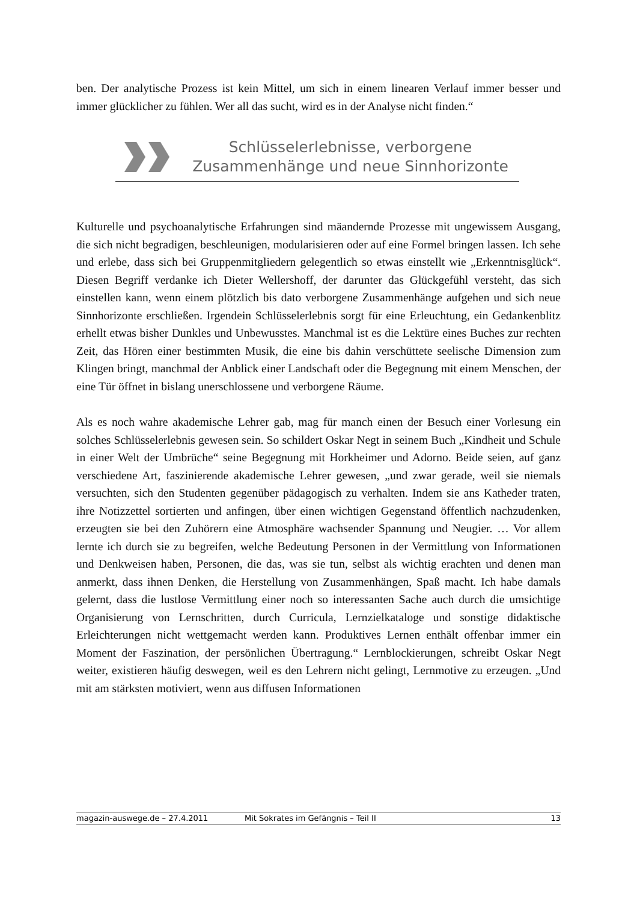ben. Der analytische Prozess ist kein Mittel, um sich in einem linearen Verlauf immer besser und immer glücklicher zu fühlen. Wer all das sucht, wird es in der Analyse nicht finden.“
Schlüsselerlebnisse, verborgene
Zusammenhänge und neue Sinnhorizonte
Kulturelle und psychoanalytische Erfahrungen sind mäandernde Prozesse mit ungewissem Ausgang, die sich nicht begradigen, beschleunigen, modularisieren oder auf eine Formel bringen lassen. Ich sehe und erlebe, dass sich bei Gruppenmitgliedern gelegentlich so etwas einstellt wie „Erkenntnisglück“. Diesen Begriff verdanke ich Dieter Wellershoff, der darunter das Glückgefühl versteht, das sich einstellen kann, wenn einem plötzlich bis dato verborgene Zusammenhänge aufgehen und sich neue Sinnhorizonte erschließen. Irgendein Schlüsselerlebnis sorgt für eine Erleuchtung, ein Gedankenblitz erhellt etwas bisher Dunkles und Unbewusstes. Manchmal ist es die Lektüre eines Buches zur rechten Zeit, das Hören einer bestimmten Musik, die eine bis dahin verschüttete seelische Dimension zum Klingen bringt, manchmal der Anblick einer Landschaft oder die Begegnung mit einem Menschen, der eine Tür öffnet in bislang unerschlossene und verborgene Räume.
Als es noch wahre akademische Lehrer gab, mag für manch einen der Besuch einer Vorlesung ein solches Schlüsselerlebnis gewesen sein. So schildert Oskar Negt in seinem Buch „Kindheit und Schule in einer Welt der Umbrüche“ seine Begegnung mit Horkheimer und Adorno. Beide seien, auf ganz verschiedene Art, faszinierende akademische Lehrer gewesen, „und zwar gerade, weil sie niemals versuchten, sich den Studenten gegenüber pädagogisch zu verhalten. Indem sie ans Katheder traten, ihre Notizzettel sortierten und anfingen, über einen wichtigen Gegenstand öffentlich nachzudenken, erzeugten sie bei den Zuhörern eine Atmosphäre wachsender Spannung und Neugier. … Vor allem lernte ich durch sie zu begreifen, welche Bedeutung Personen in der Vermittlung von Informationen und Denkweisen haben, Personen, die das, was sie tun, selbst als wichtig erachten und denen man anmerkt, dass ihnen Denken, die Herstellung von Zusammenhängen, Spaß macht. Ich habe damals gelernt, dass die lustlose Vermittlung einer noch so interessanten Sache auch durch die umsichtige Organisierung von Lernschritten, durch Curricula, Lernzielkataloge und sonstige didaktische Erleichterungen nicht wettgemacht werden kann. Produktives Lernen enthält offenbar immer ein Moment der Faszination, der persönlichen Übertragung.“ Lernblockierungen, schreibt Oskar Negt weiter, existieren häufig deswegen, weil es den Lehrern nicht gelingt, Lernmotive zu erzeugen. „Und mit am stärksten motiviert, wenn aus diffusen Informationen
magazin-auswege.de – 27.4.2011 Mit Sokrates im Gefängnis – Teil II 13